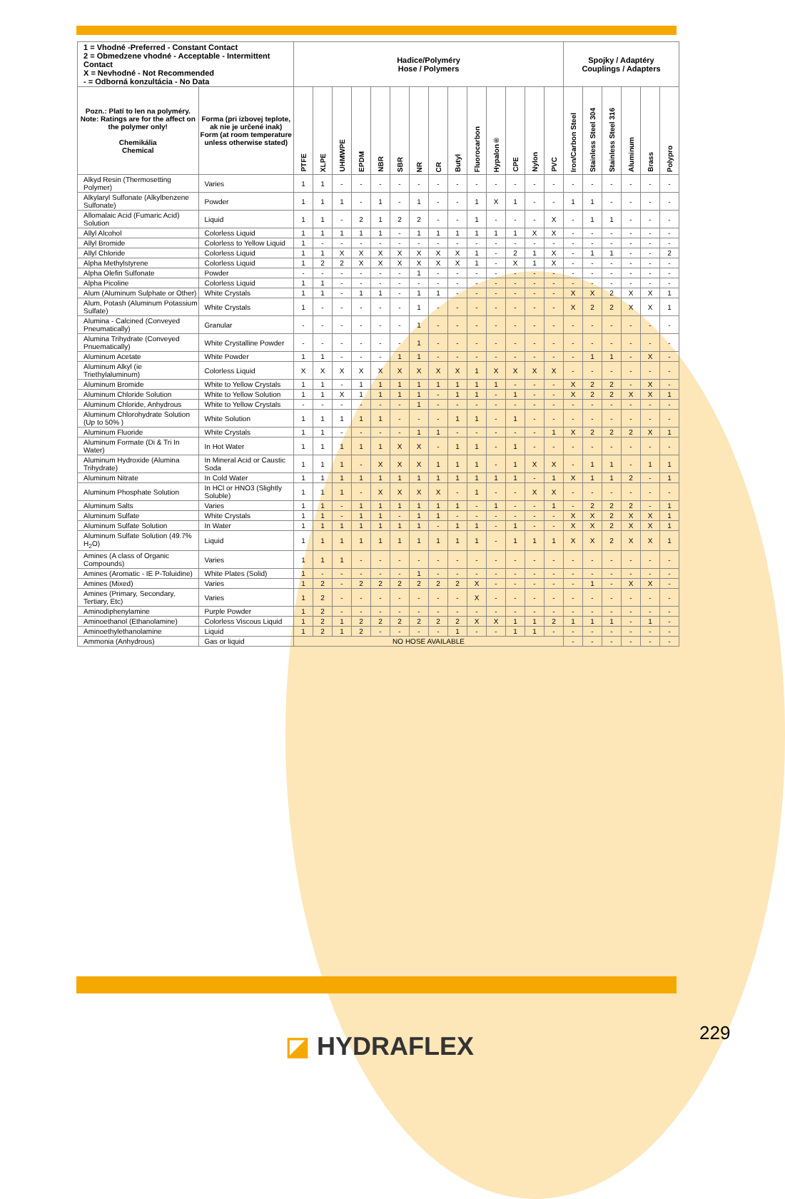| 1 = Vhodné -Preferred - Constant Contact 2 = Obmedzene vhodné - Acceptable - Intermittent Contact X = Nevhodné - Not Recommended - = Odborná konzultácia - No Data | | Hadice/Polyméry Hose / Polymers | | | | | | | | | | | | | | Spojky / Adaptéry Couplings / Adapters | | | | | |
| Pozn.: Platí to len na polyméry. Note: Ratings are for the affect on the polymer only! Chemikália Chemical | Forma (pri izbovej teplote, ak nie je určené inak) Form (at room temperature unless otherwise stated) | PTFE | XLPE | UHMWPE | EPDM | NBR | SBR | NR | CR | Butyl | Fluorocarbon | Hypalon® | CPE | Nylon | PVC | Iron/Carbon Steel | Stainless Steel 304 | Stainless Steel 316 | Aluminum | Brass | Polypro |
| Alkyd Resin (Thermosetting Polymer) | Varies | 1 | 1 | - | - | - | - | - | - | - | - | - | - | - | - | - | - | - | - | - | - |
| Alkylaryl Sulfonate (Alkylbenzene Sulfonate) | Powder | 1 | 1 | 1 | - | 1 | - | 1 | - | - | 1 | X | 1 | - | - | 1 | 1 | - | - | - | - |
| Allomalaic Acid (Fumaric Acid) Solution | Liquid | 1 | 1 | - | 2 | 1 | 2 | 2 | - | - | 1 | - | - | - | X | - | 1 | 1 | - | - | - |
| Allyl Alcohol | Colorless Liquid | 1 | 1 | 1 | 1 | 1 | - | 1 | 1 | 1 | 1 | 1 | 1 | X | X | - | - | - | - | - | - |
| Allyl Bromide | Colorless to Yellow Liquid | 1 | - | - | - | - | - | - | - | - | - | - | - | - | - | - | - | - | - | - | - |
| Allyl Chloride | Colorless Liquid | 1 | 1 | X | X | X | X | X | X | X | 1 | - | 2 | 1 | X | - | 1 | 1 | - | - | 2 |
| Alpha Methylstyrene | Colorless Liquid | 1 | 2 | 2 | X | X | X | X | X | X | 1 | - | X | 1 | X | - | - | - | - | - | - |
| Alpha Olefin Sulfonate | Powder | - | - | - | - | - | - | 1 | - | - | - | - | - | - | - | - | - | - | - | - | - |
| Alpha Picoline | Colorless Liquid | 1 | 1 | - | - | - | - | - | - | - | - | - | - | - | - | - | - | - | - | - | - |
| Alum (Aluminum Sulphate or Other) | White Crystals | 1 | 1 | - | 1 | 1 | - | 1 | 1 | - | - | - | - | - | - | X | X | 2 | X | X | 1 |
| Alum, Potash (Aluminum Potassium Sulfate) | White Crystals | 1 | - | - | - | - | - | 1 | - | - | - | - | - | - | - | X | 2 | 2 | X | X | 1 |
| Alumina - Calcined (Conveyed Pneumatically) | Granular | - | - | - | - | - | - | 1 | - | - | - | - | - | - | - | - | - | - | - | - | - |
| Alumina Trihydrate (Conveyed Pnuematically) | White Crystalline Powder | - | - | - | - | - | - | 1 | - | - | - | - | - | - | - | - | - | - | - | - | - |
| Aluminum Acetate | White Powder | 1 | 1 | - | - | - | 1 | 1 | - | - | - | - | - | - | - | - | 1 | 1 | - | X | - |
| Aluminum Alkyl (ie Triethylaluminum) | Colorless Liquid | X | X | X | X | X | X | X | X | X | 1 | X | X | X | X | - | - | - | - | - | - |
| Aluminum Bromide | White to Yellow Crystals | 1 | 1 | - | 1 | 1 | 1 | 1 | 1 | 1 | 1 | 1 | - | - | - | X | 2 | 2 | - | X | - |
| Aluminum Chloride Solution | White to Yellow Solution | 1 | 1 | X | 1 | 1 | 1 | 1 | - | 1 | 1 | - | 1 | - | - | X | 2 | 2 | X | X | 1 |
| Aluminum Chloride, Anhydrous | White to Yellow Crystals | - | - | - | - | - | - | 1 | - | - | - | - | - | - | - | - | - | - | - | - | - |
| Aluminum Chlorohydrate Solution (Up to 50% ) | White Solution | 1 | 1 | 1 | 1 | 1 | - | - | - | 1 | 1 | - | 1 | - | - | - | - | - | - | - | - |
| Aluminum Fluoride | White Crystals | 1 | 1 | - | - | - | - | 1 | 1 | - | - | - | - | - | 1 | X | 2 | 2 | 2 | X | 1 |
| Aluminum Formate (Di & Tri In Water) | In Hot Water | 1 | 1 | 1 | 1 | 1 | X | X | - | 1 | 1 | - | 1 | - | - | - | - | - | - | - | - |
| Aluminum Hydroxide (Alumina Trihydrate) | In Mineral Acid or Caustic Soda | 1 | 1 | 1 | - | X | X | X | 1 | 1 | 1 | - | 1 | X | X | - | 1 | 1 | - | 1 | 1 |
| Aluminum Nitrate | In Cold Water | 1 | 1 | 1 | 1 | 1 | 1 | 1 | 1 | 1 | 1 | 1 | 1 | - | 1 | X | 1 | 1 | 2 | - | 1 |
| Aluminum Phosphate Solution | In HCl or HNO3 (Slightly Soluble) | 1 | 1 | 1 | - | X | X | X | X | - | 1 | - | - | X | X | - | - | - | - | - | - |
| Aluminum Salts | Varies | 1 | 1 | - | 1 | 1 | 1 | 1 | 1 | 1 | - | 1 | - | - | 1 | - | 2 | 2 | 2 | - | 1 |
| Aluminum Sulfate | White Crystals | 1 | 1 | - | 1 | 1 | - | 1 | 1 | - | - | - | - | - | - | X | X | 2 | X | X | 1 |
| Aluminum Sulfate Solution | In Water | 1 | 1 | 1 | 1 | 1 | 1 | 1 | - | 1 | 1 | - | 1 | - | - | X | X | 2 | X | X | 1 |
| Aluminum Sulfate Solution (49.7% H<sub>2</sub>O) | Liquid | 1 | 1 | 1 | 1 | 1 | 1 | 1 | 1 | 1 | 1 | - | 1 | 1 | 1 | X | X | 2 | X | X | 1 |
| Amines (A class of Organic Compounds) | Varies | 1 | 1 | 1 | - | - | - | - | - | - | - | - | - | - | - | - | - | - | - | - | - |
| Amines (Aromatic - IE P-Toluidine) | White Plates (Solid) | 1 | - | - | - | - | - | 1 | - | - | - | - | - | - | - | - | - | - | - | - | - |
| Amines (Mixed) | Varies | 1 | 2 | - | 2 | 2 | 2 | 2 | 2 | 2 | X | - | - | - | - | - | 1 | - | X | X | - |
| Amines (Primary, Secondary, Tertiary, Etc) | Varies | 1 | 2 | - | - | - | - | - | - | - | X | - | - | - | - | - | - | - | - | - | - |
| Aminodiphenylamine | Purple Powder | 1 | 2 | - | - | - | - | - | - | - | - | - | - | - | - | - | - | - | - | - | - |
| Aminoethanol (Ethanolamine) | Colorless Viscous Liquid | 1 | 2 | 1 | 2 | 2 | 2 | 2 | 2 | 2 | X | X | 1 | 1 | 2 | 1 | 1 | 1 | - | 1 | - |
| Aminoethylethanolamine | Liquid | 1 | 2 | 1 | 2 | - | - | - | - | 1 | - | - | 1 | 1 | - | - | - | - | - | - | - |
| Ammonia (Anhydrous) | Gas or liquid | NO HOSE AVAILABLE | | | | | | | | | | | | | | - | - | - | - | - | - |
◪ HYDRAFLEX 229